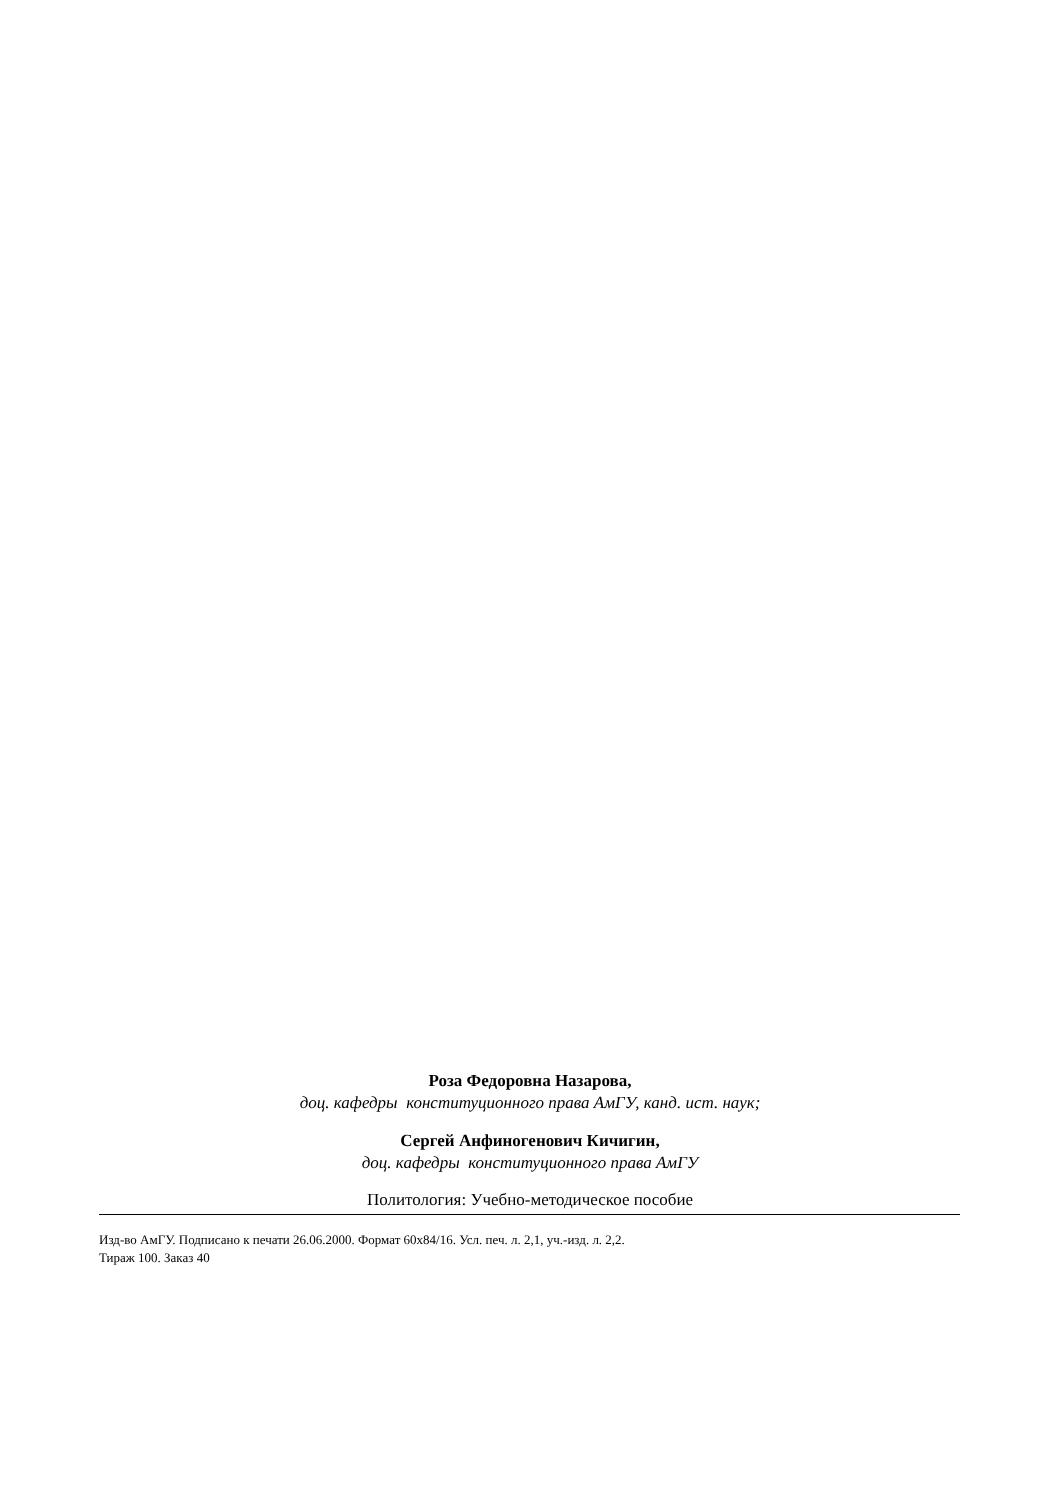Роза Федоровна Назарова,
доц. кафедры конституционного права АмГУ, канд. ист. наук;
Сергей Анфиногенович Кичигин,
доц. кафедры конституционного права АмГУ
Политология: Учебно-методическое пособие
Изд-во АмГУ. Подписано к печати 26.06.2000. Формат 60х84/16. Усл. печ. л. 2,1, уч.-изд. л. 2,2.
Тираж 100. Заказ 40